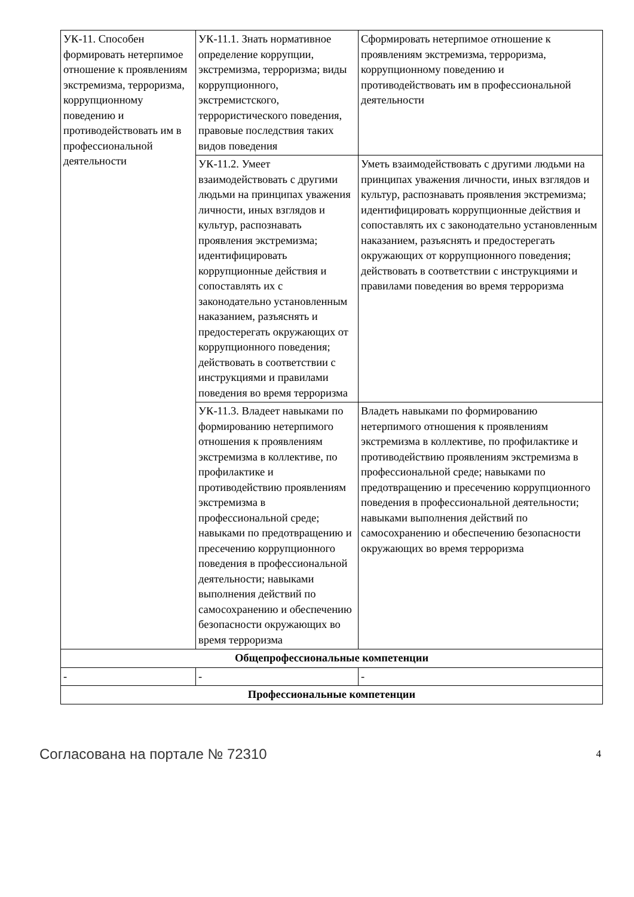| УК-11. Способен формировать нетерпимое отношение к проявлениям экстремизма, терроризма, коррупционному поведению и противодействовать им в профессиональной деятельности | УК-11.1. Знать нормативное определение коррупции, экстремизма, терроризма; виды коррупционного, экстремистского, террористического поведения, правовые последствия таких видов поведения | Сформировать нетерпимое отношение к проявлениям экстремизма, терроризма, коррупционному поведению и противодействовать им в профессиональной деятельности |
| | УК-11.2. Умеет взаимодействовать с другими людьми на принципах уважения личности, иных взглядов и культур, распознавать проявления экстремизма; идентифицировать коррупционные действия и сопоставлять их с законодательно установленным наказанием, разъяснять и предостерегать окружающих от коррупционного поведения; действовать в соответствии с инструкциями и правилами поведения во время терроризма | Уметь взаимодействовать с другими людьми на принципах уважения личности, иных взглядов и культур, распознавать проявления экстремизма; идентифицировать коррупционные действия и сопоставлять их с законодательно установленным наказанием, разъяснять и предостерегать окружающих от коррупционного поведения; действовать в соответствии с инструкциями и правилами поведения во время терроризма |
| | УК-11.3. Владеет навыками по формированию нетерпимого отношения к проявлениям экстремизма в коллективе, по профилактике и противодействию проявлениям экстремизма в профессиональной среде; навыками по предотвращению и пресечению коррупционного поведения в профессиональной деятельности; навыками выполнения действий по самосохранению и обеспечению безопасности окружающих во время терроризма | Владеть навыками по формированию нетерпимого отношения к проявлениям экстремизма в коллективе, по профилактике и противодействию проявлениям экстремизма в профессиональной среде; навыками по предотвращению и пресечению коррупционного поведения в профессиональной деятельности; навыками выполнения действий по самосохранению и обеспечению безопасности окружающих во время терроризма |
| Общепрофессиональные компетенции | | |
| - | - | - |
| Профессиональные компетенции | | |
Согласована на портале № 72310 4